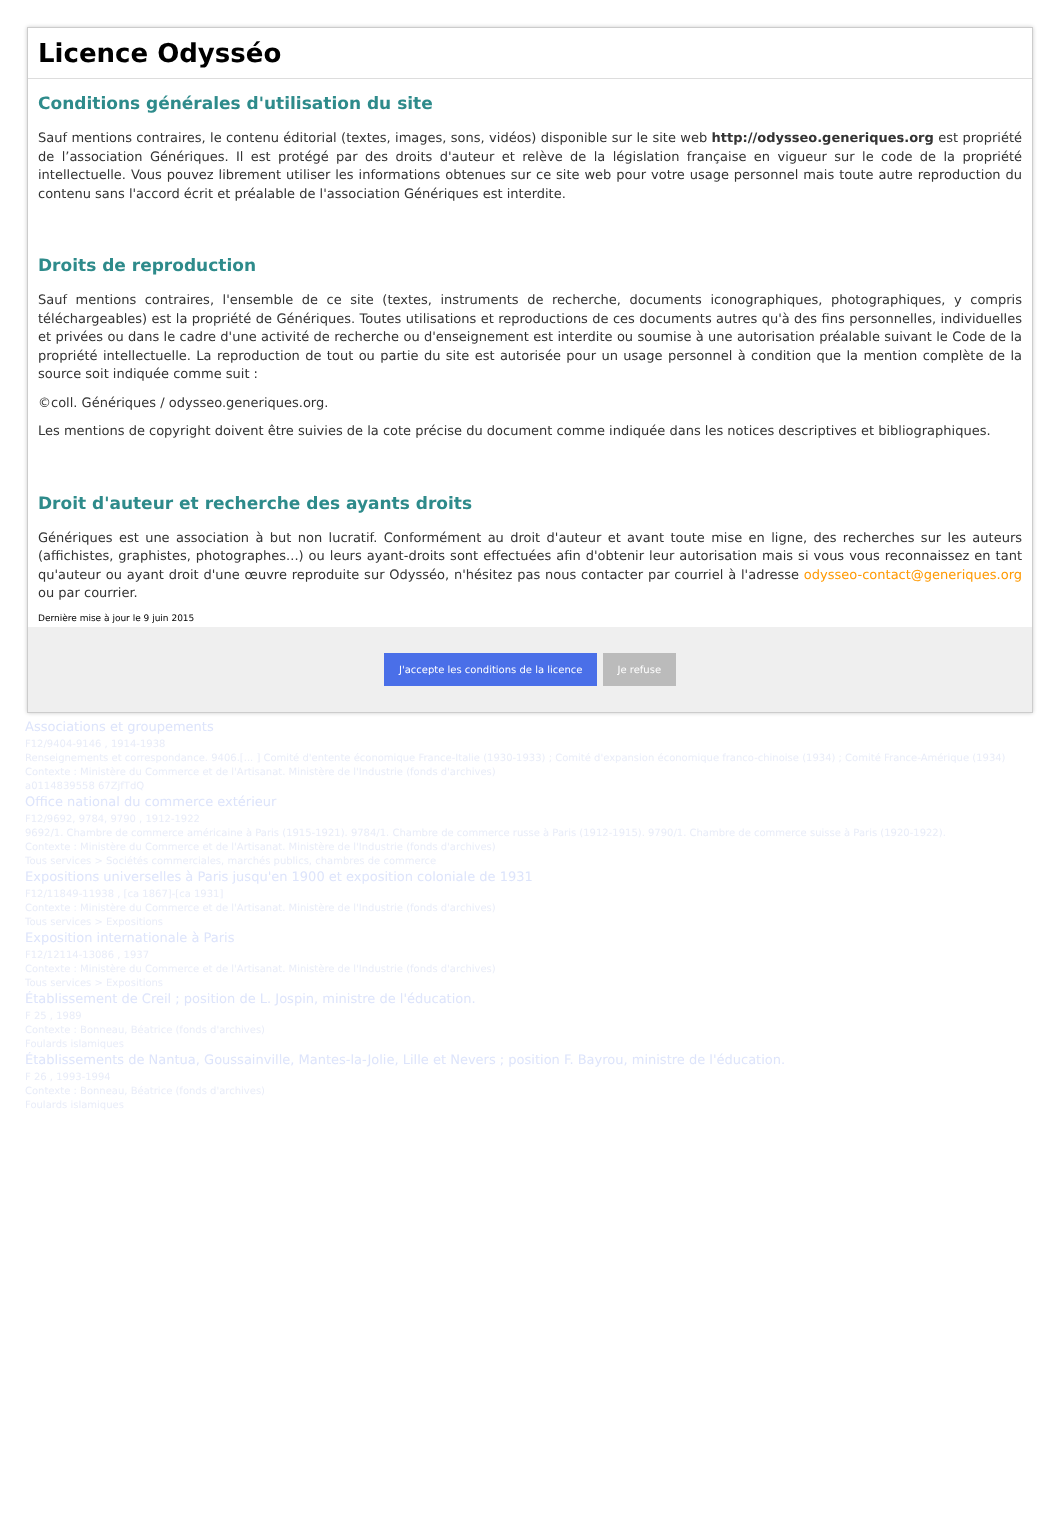Licence Odysséo
Conditions générales d'utilisation du site
Sauf mentions contraires, le contenu éditorial (textes, images, sons, vidéos) disponible sur le site web http://odysseo.generiques.org est propriété de l’association Génériques. Il est protégé par des droits d'auteur et relève de la législation française en vigueur sur le code de la propriété intellectuelle. Vous pouvez librement utiliser les informations obtenues sur ce site web pour votre usage personnel mais toute autre reproduction du contenu sans l'accord écrit et préalable de l'association Génériques est interdite.
Droits de reproduction
Sauf mentions contraires, l'ensemble de ce site (textes, instruments de recherche, documents iconographiques, photographiques, y compris téléchargeables) est la propriété de Génériques. Toutes utilisations et reproductions de ces documents autres qu'à des fins personnelles, individuelles et privées ou dans le cadre d'une activité de recherche ou d'enseignement est interdite ou soumise à une autorisation préalable suivant le Code de la propriété intellectuelle. La reproduction de tout ou partie du site est autorisée pour un usage personnel à condition que la mention complète de la source soit indiquée comme suit :
©coll. Génériques / odysseo.generiques.org.
Les mentions de copyright doivent être suivies de la cote précise du document comme indiquée dans les notices descriptives et bibliographiques.
Droit d'auteur et recherche des ayants droits
Génériques est une association à but non lucratif. Conformément au droit d'auteur et avant toute mise en ligne, des recherches sur les auteurs (affichistes, graphistes, photographes...) ou leurs ayant-droits sont effectuées afin d'obtenir leur autorisation mais si vous vous reconnaissez en tant qu'auteur ou ayant droit d'une œuvre reproduite sur Odysséo, n'hésitez pas nous contacter par courriel à l'adresse odysseo-contact@generiques.org ou par courrier.
Dernière mise à jour le 9 juin 2015
J'accepte les conditions de la licence Je refuse
Associations et groupements
F12/9404-9146 , 1914-1938
Renseignements et correspondance. 9406.[... ] Comité d'entente économique France-Italie (1930-1933) ; Comité d'expansion économique franco-chinoise (1934) ; Comité France-Amérique (1934)
Contexte : Ministère du Commerce et de l'Artisanat. Ministère de l'Industrie (fonds d'archives)
a0114839558 67ZjfTdQ
Office national du commerce extérieur
F12/9692, 9784, 9790 , 1912-1922
9692/1. Chambre de commerce américaine à Paris (1915-1921). 9784/1. Chambre de commerce russe à Paris (1912-1915). 9790/1. Chambre de commerce suisse à Paris (1920-1922).
Contexte : Ministère du Commerce et de l'Artisanat. Ministère de l'Industrie (fonds d'archives)
Tous services > Sociétés commerciales, marchés publics, chambres de commerce
Expositions universelles à Paris jusqu'en 1900 et exposition coloniale de 1931
F12/11849-11938 , [ca 1867]-[ca 1931]
Contexte : Ministère du Commerce et de l'Artisanat. Ministère de l'Industrie (fonds d'archives)
Tous services > Expositions
Exposition internationale à Paris
F12/12114-13086 , 1937
Contexte : Ministère du Commerce et de l'Artisanat. Ministère de l'Industrie (fonds d'archives)
Tous services > Expositions
Établissement de Creil ; position de L. Jospin, ministre de l'éducation.
F 25 , 1989
Contexte : Bonneau, Béatrice (fonds d'archives)
Foulards islamiques
Établissements de Nantua, Goussainville, Mantes-la-Jolie, Lille et Nevers ; position F. Bayrou, ministre de l'éducation.
F 26 , 1993-1994
Contexte : Bonneau, Béatrice (fonds d'archives)
Foulards islamiques